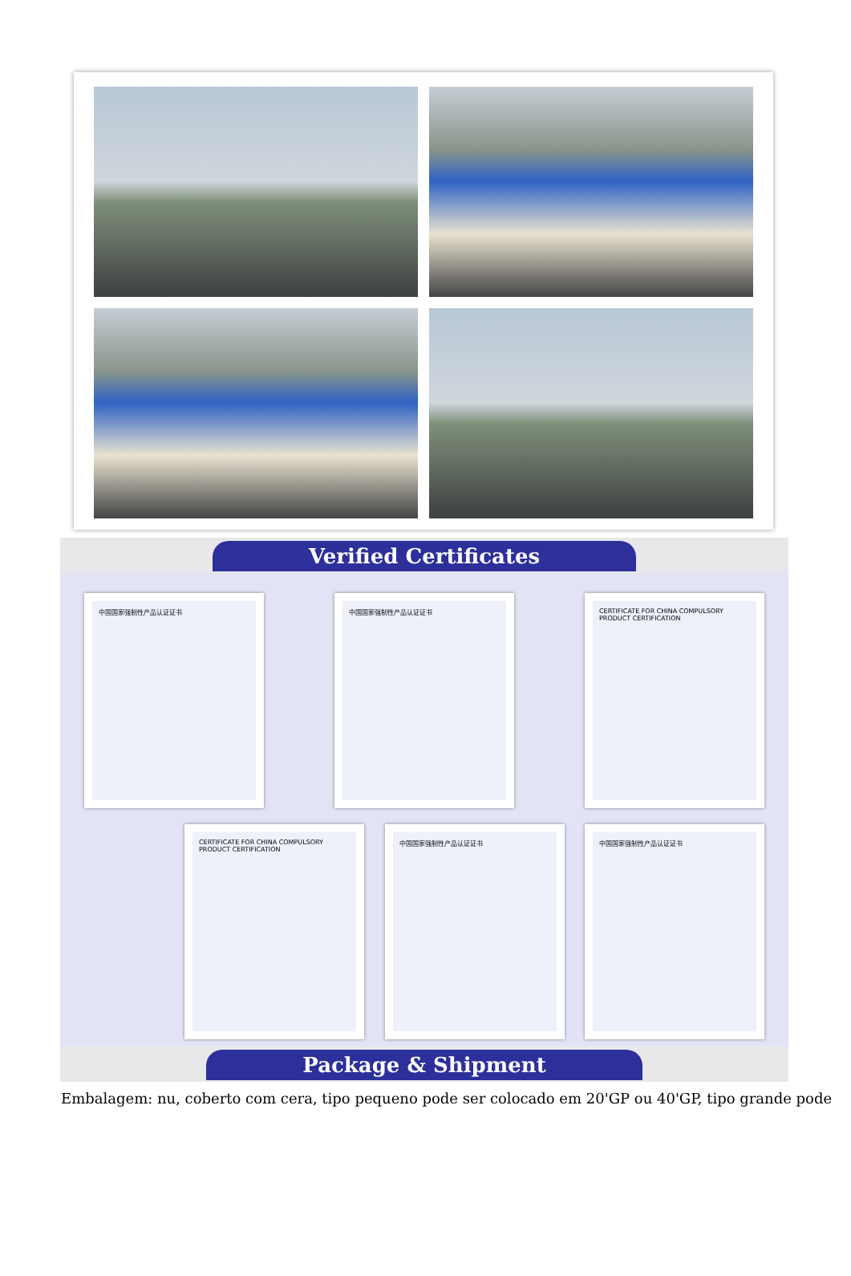Verified Certificates
中国国家强制性产品认证证书 中国国家强制性产品认证证书 CERTIFICATE FOR CHINA COMPULSORY PRODUCT CERTIFICATION
CERTIFICATE FOR CHINA COMPULSORY PRODUCT CERTIFICATION
中国国家强制性产品认证证书 中国国家强制性产品认证证书
Package & Shipment
Embalagem: nu, coberto com cera, tipo pequeno pode ser colocado em 20'GP ou 40'GP, tipo grande pode